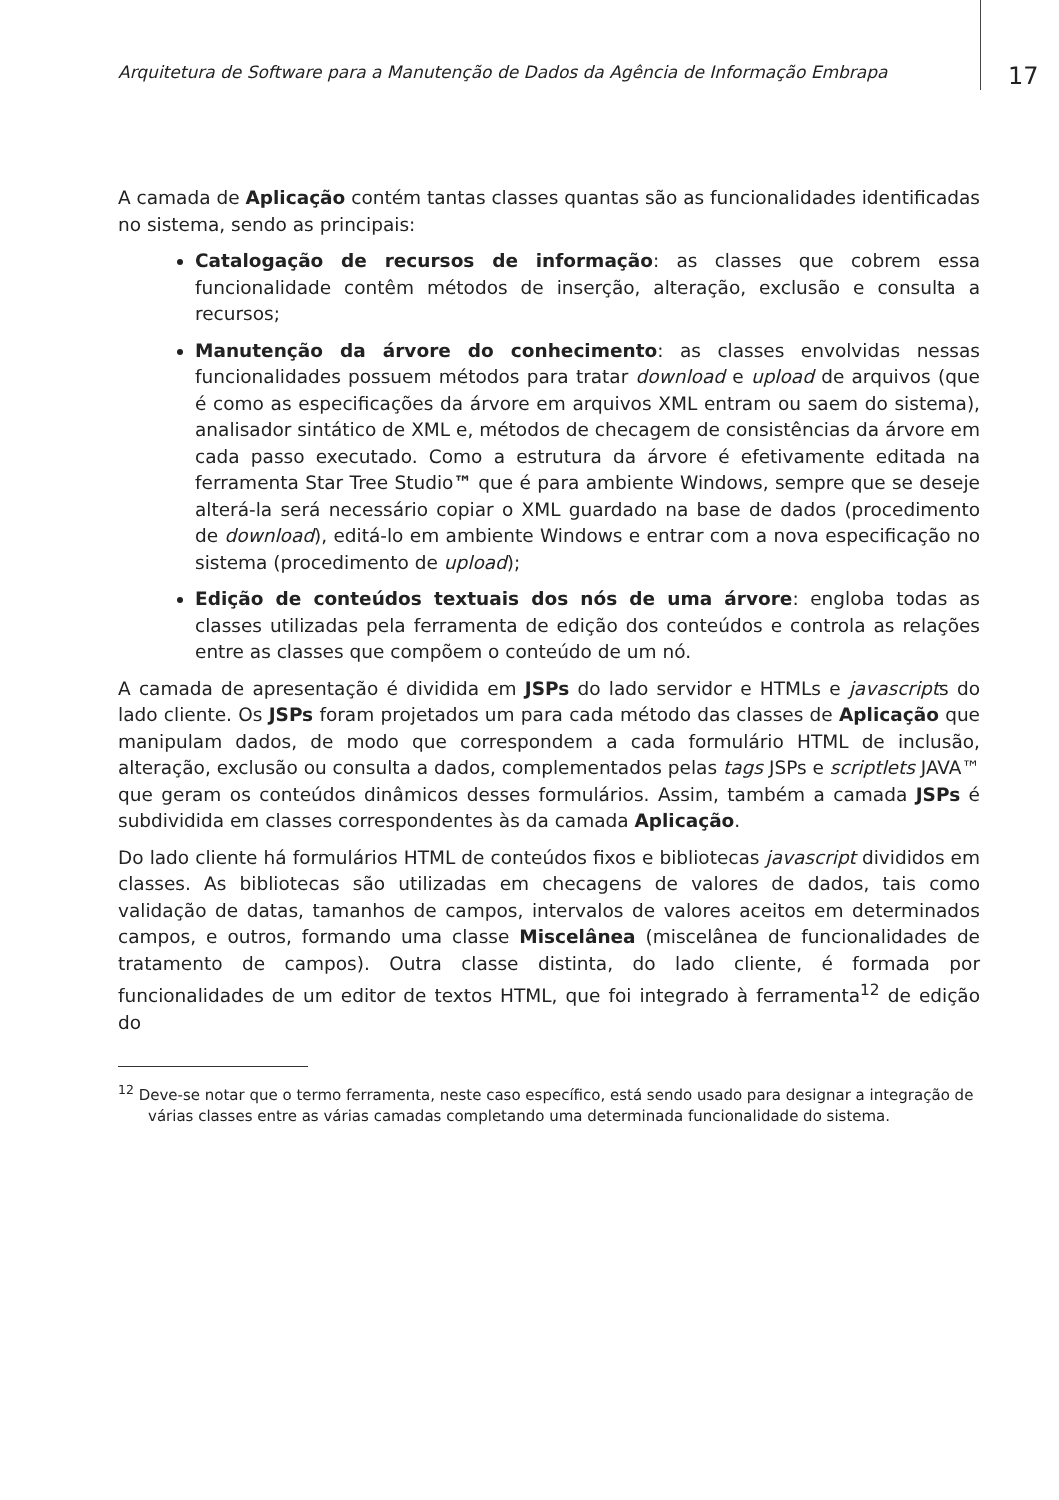Arquitetura de Software para a Manutenção de Dados da Agência de Informação Embrapa
17
A camada de Aplicação contém tantas classes quantas são as funcionalidades identificadas no sistema, sendo as principais:
Catalogação de recursos de informação: as classes que cobrem essa funcionalidade contêm métodos de inserção, alteração, exclusão e consulta a recursos;
Manutenção da árvore do conhecimento: as classes envolvidas nessas funcionalidades possuem métodos para tratar download e upload de arquivos (que é como as especificações da árvore em arquivos XML entram ou saem do sistema), analisador sintático de XML e, métodos de checagem de consistências da árvore em cada passo executado. Como a estrutura da árvore é efetivamente editada na ferramenta Star Tree Studio™ que é para ambiente Windows, sempre que se deseje alterá-la será necessário copiar o XML guardado na base de dados (procedimento de download), editá-lo em ambiente Windows e entrar com a nova especificação no sistema (procedimento de upload);
Edição de conteúdos textuais dos nós de uma árvore: engloba todas as classes utilizadas pela ferramenta de edição dos conteúdos e controla as relações entre as classes que compõem o conteúdo de um nó.
A camada de apresentação é dividida em JSPs do lado servidor e HTMLs e javascripts do lado cliente. Os JSPs foram projetados um para cada método das classes de Aplicação que manipulam dados, de modo que correspondem a cada formulário HTML de inclusão, alteração, exclusão ou consulta a dados, complementados pelas tags JSPs e scriptlets JAVA™ que geram os conteúdos dinâmicos desses formulários. Assim, também a camada JSPs é subdividida em classes correspondentes às da camada Aplicação.
Do lado cliente há formulários HTML de conteúdos fixos e bibliotecas javascript divididos em classes. As bibliotecas são utilizadas em checagens de valores de dados, tais como validação de datas, tamanhos de campos, intervalos de valores aceitos em determinados campos, e outros, formando uma classe Miscelânea (miscelânea de funcionalidades de tratamento de campos). Outra classe distinta, do lado cliente, é formada por funcionalidades de um editor de textos HTML, que foi integrado à ferramenta<sup>12</sup> de edição do
<sup>12</sup> Deve-se notar que o termo ferramenta, neste caso específico, está sendo usado para designar a integração de várias classes entre as várias camadas completando uma determinada funcionalidade do sistema.